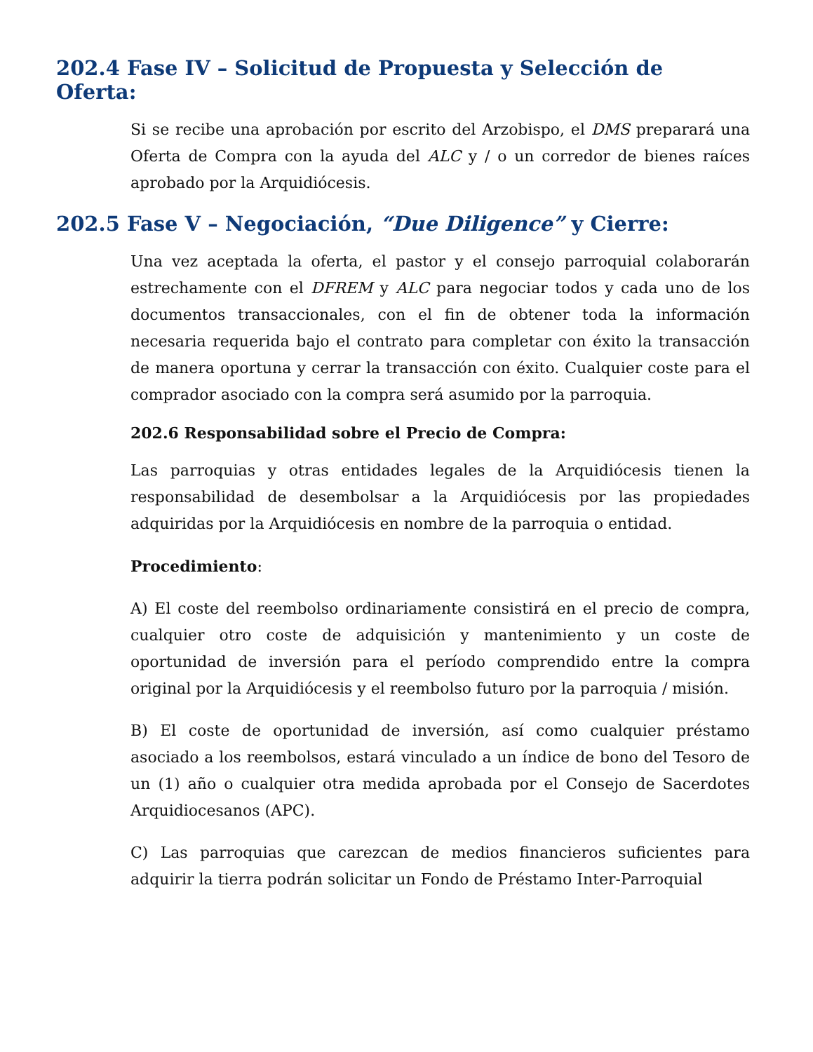202.4 Fase IV – Solicitud de Propuesta y Selección de Oferta:
Si se recibe una aprobación por escrito del Arzobispo, el DMS preparará una Oferta de Compra con la ayuda del ALC y / o un corredor de bienes raíces aprobado por la Arquidiócesis.
202.5 Fase V – Negociación, “Due Diligence” y Cierre:
Una vez aceptada la oferta, el pastor y el consejo parroquial colaborarán estrechamente con el DFREM y ALC para negociar todos y cada uno de los documentos transaccionales, con el fin de obtener toda la información necesaria requerida bajo el contrato para completar con éxito la transacción de manera oportuna y cerrar la transacción con éxito. Cualquier coste para el comprador asociado con la compra será asumido por la parroquia.
202.6 Responsabilidad sobre el Precio de Compra:
Las parroquias y otras entidades legales de la Arquidiócesis tienen la responsabilidad de desembolsar a la Arquidiócesis por las propiedades adquiridas por la Arquidiócesis en nombre de la parroquia o entidad.
Procedimiento:
A) El coste del reembolso ordinariamente consistirá en el precio de compra, cualquier otro coste de adquisición y mantenimiento y un coste de oportunidad de inversión para el período comprendido entre la compra original por la Arquidiócesis y el reembolso futuro por la parroquia / misión.
B) El coste de oportunidad de inversión, así como cualquier préstamo asociado a los reembolsos, estará vinculado a un índice de bono del Tesoro de un (1) año o cualquier otra medida aprobada por el Consejo de Sacerdotes Arquidiocesanos (APC).
C) Las parroquias que carezcan de medios financieros suficientes para adquirir la tierra podrán solicitar un Fondo de Préstamo Inter-Parroquial